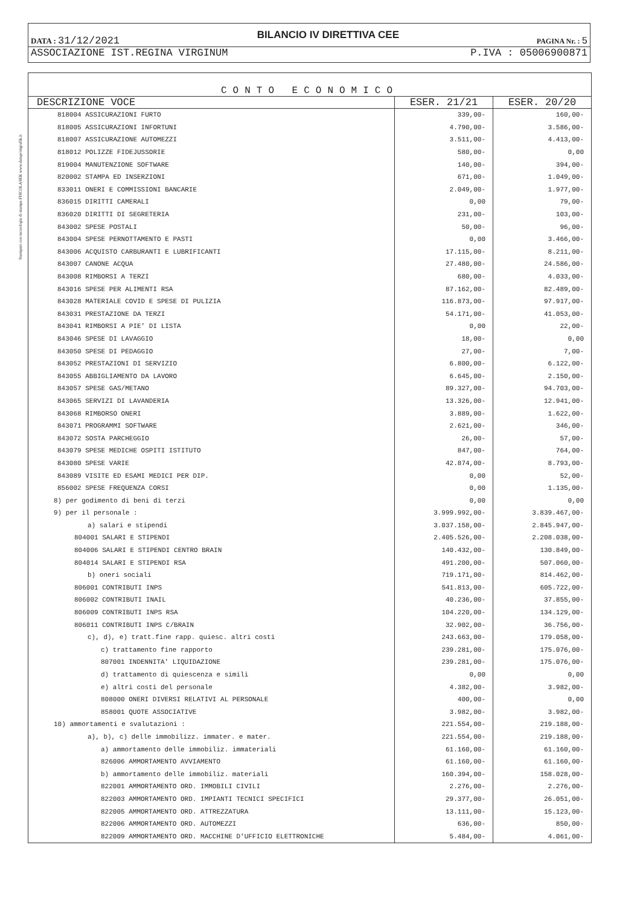Stampato con tecnologia di stampa FISCOLASER www.dataprintgrafik.it
DATA : 31/12/2021 BILANCIO IV DIRETTIVA CEE PAGINA Nr. : 5
ASSOCIAZIONE IST.REGINA VIRGINUM P.IVA : 05006900871
CONTO ECONOMICO
| DESCRIZIONE VOCE | ESER. 21/21 | ESER. 20/20 |
| --- | --- | --- |
| 818004 ASSICURAZIONI FURTO | 339,00- | 160,00- |
| 818005 ASSICURAZIONI INFORTUNI | 4.790,00- | 3.586,00- |
| 818007 ASSICURAZIONE AUTOMEZZI | 3.511,00- | 4.413,00- |
| 818012 POLIZZE FIDEJUSSORIE | 580,00- | 0,00 |
| 819004 MANUTENZIONE SOFTWARE | 140,00- | 394,00- |
| 820002 STAMPA ED INSERZIONI | 671,00- | 1.049,00- |
| 833011 ONERI E COMMISSIONI BANCARIE | 2.049,00- | 1.977,00- |
| 836015 DIRITTI CAMERALI | 0,00 | 79,00- |
| 836020 DIRITTI DI SEGRETERIA | 231,00- | 103,00- |
| 843002 SPESE POSTALI | 50,00- | 96,00- |
| 843004 SPESE PERNOTTAMENTO E PASTI | 0,00 | 3.466,00- |
| 843006 ACQUISTO CARBURANTI E LUBRIFICANTI | 17.115,00- | 8.211,00- |
| 843007 CANONE ACQUA | 27.480,00- | 24.586,00- |
| 843008 RIMBORSI A TERZI | 680,00- | 4.033,00- |
| 843016 SPESE PER ALIMENTI RSA | 87.162,00- | 82.489,00- |
| 843028 MATERIALE COVID E SPESE DI PULIZIA | 116.873,00- | 97.917,00- |
| 843031 PRESTAZIONE DA TERZI | 54.171,00- | 41.053,00- |
| 843041 RIMBORSI A PIE' DI LISTA | 0,00 | 22,00- |
| 843046 SPESE DI LAVAGGIO | 18,00- | 0,00 |
| 843050 SPESE DI PEDAGGIO | 27,00- | 7,00- |
| 843052 PRESTAZIONI DI SERVIZIO | 6.800,00- | 6.122,00- |
| 843055 ABBIGLIAMENTO DA LAVORO | 6.645,00- | 2.150,00- |
| 843057 SPESE GAS/METANO | 89.327,00- | 94.703,00- |
| 843065 SERVIZI DI LAVANDERIA | 13.326,00- | 12.941,00- |
| 843068 RIMBORSO ONERI | 3.889,00- | 1.622,00- |
| 843071 PROGRAMMI SOFTWARE | 2.621,00- | 346,00- |
| 843072 SOSTA PARCHEGGIO | 26,00- | 57,00- |
| 843079 SPESE MEDICHE OSPITI ISTITUTO | 847,00- | 764,00- |
| 843080 SPESE VARIE | 42.874,00- | 8.793,00- |
| 843089 VISITE ED ESAMI MEDICI PER DIP. | 0,00 | 52,00- |
| 856002 SPESE FREQUENZA CORSI | 0,00 | 1.135,00- |
| 8) per godimento di beni di terzi | 0,00 | 0,00 |
| 9) per il personale : | 3.999.992,00- | 3.839.467,00- |
| a) salari e stipendi | 3.037.158,00- | 2.845.947,00- |
| 804001 SALARI E STIPENDI | 2.405.526,00- | 2.208.038,00- |
| 804006 SALARI E STIPENDI CENTRO BRAIN | 140.432,00- | 130.849,00- |
| 804014 SALARI E STIPENDI RSA | 491.200,00- | 507.060,00- |
| b) oneri sociali | 719.171,00- | 814.462,00- |
| 806001 CONTRIBUTI INPS | 541.813,00- | 605.722,00- |
| 806002 CONTRIBUTI INAIL | 40.236,00- | 37.855,00- |
| 806009 CONTRIBUTI INPS RSA | 104.220,00- | 134.129,00- |
| 806011 CONTRIBUTI INPS C/BRAIN | 32.902,00- | 36.756,00- |
| c), d), e) tratt.fine rapp. quiesc. altri costi | 243.663,00- | 179.058,00- |
| c) trattamento fine rapporto | 239.281,00- | 175.076,00- |
| 807001 INDENNITA' LIQUIDAZIONE | 239.281,00- | 175.076,00- |
| d) trattamento di quiescenza e simili | 0,00 | 0,00 |
| e) altri costi del personale | 4.382,00- | 3.982,00- |
| 808000 ONERI DIVERSI RELATIVI AL PERSONALE | 400,00- | 0,00 |
| 858001 QUOTE ASSOCIATIVE | 3.982,00- | 3.982,00- |
| 10) ammortamenti e svalutazioni : | 221.554,00- | 219.188,00- |
| a), b), c) delle immobilizz. immater. e mater. | 221.554,00- | 219.188,00- |
| a) ammortamento delle immobiliz. immateriali | 61.160,00- | 61.160,00- |
| 826006 AMMORTAMENTO AVVIAMENTO | 61.160,00- | 61.160,00- |
| b) ammortamento delle immobiliz. materiali | 160.394,00- | 158.028,00- |
| 822001 AMMORTAMENTO ORD. IMMOBILI CIVILI | 2.276,00- | 2.276,00- |
| 822003 AMMORTAMENTO ORD. IMPIANTI TECNICI SPECIFICI | 29.377,00- | 26.051,00- |
| 822005 AMMORTAMENTO ORD. ATTREZZATURA | 13.111,00- | 15.123,00- |
| 822006 AMMORTAMENTO ORD. AUTOMEZZI | 636,00- | 850,00- |
| 822009 AMMORTAMENTO ORD. MACCHINE D'UFFICIO ELETTRONICHE | 5.484,00- | 4.061,00- |